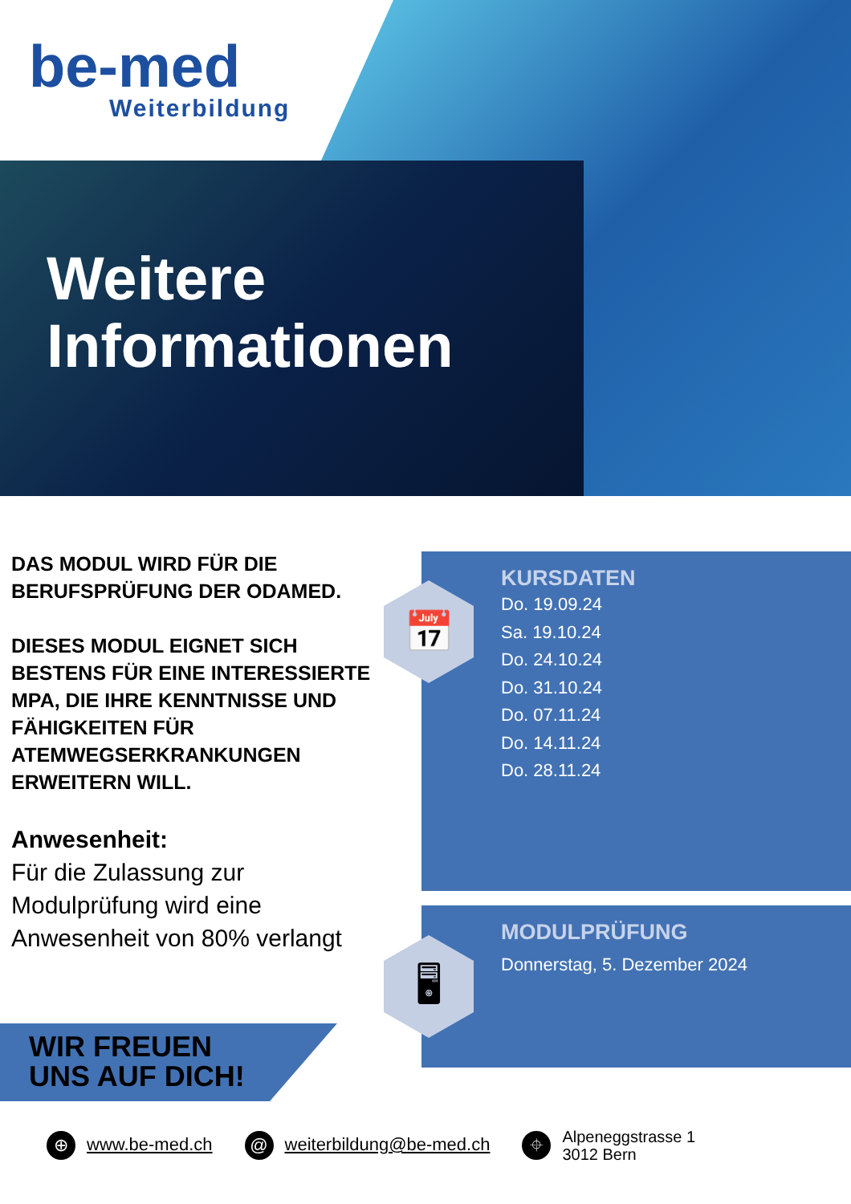be-med
Weiterbildung
Weitere
Informationen
DAS MODUL WIRD FÜR DIE BERUFSPRÜFUNG DER ODAMED.
DIESES MODUL EIGNET SICH BESTENS FÜR EINE INTERESSIERTE MPA, DIE IHRE KENNTNISSE UND FÄHIGKEITEN FÜR ATEMWEGSERKRANKUNGEN ERWEITERN WILL.
Anwesenheit:
Für die Zulassung zur Modulprüfung wird eine Anwesenheit von 80% verlangt
KURSDATEN
Do. 19.09.24
Sa. 19.10.24
Do. 24.10.24
Do. 31.10.24
Do. 07.11.24
Do. 14.11.24
Do. 28.11.24
📅
MODULPRÜFUNG
Donnerstag, 5. Dezember 2024
🖥
WIR FREUEN
UNS AUF DICH!
⊕ www.be-med.ch
@ weiterbildung@be-med.ch
⌖ Alpeneggstrasse 1
3012 Bern